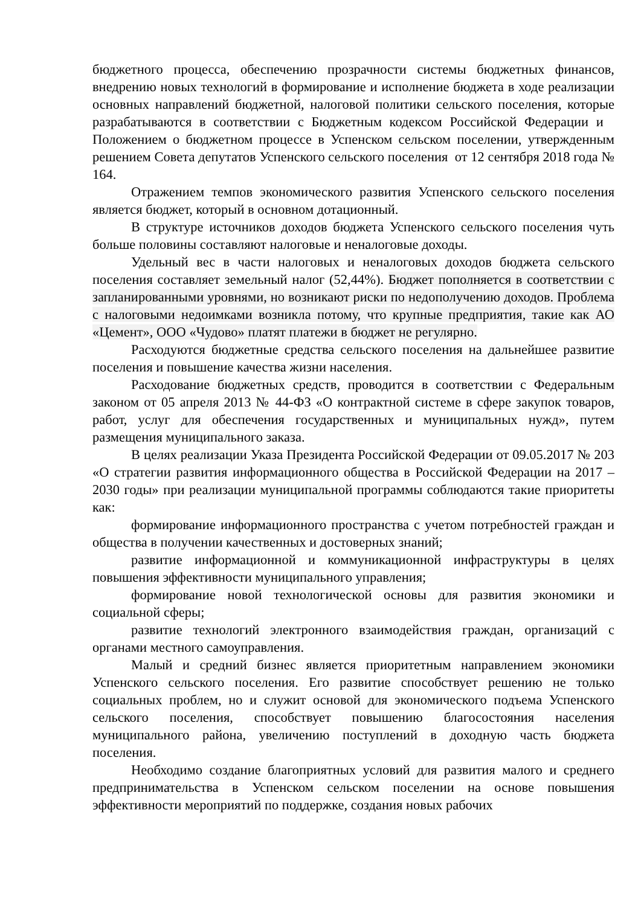бюджетного процесса, обеспечению прозрачности системы бюджетных финансов, внедрению новых технологий в формирование и исполнение бюджета в ходе реализации основных направлений бюджетной, налоговой политики сельского поселения, которые разрабатываются в соответствии с Бюджетным кодексом Российской Федерации и Положением о бюджетном процессе в Успенском сельском поселении, утвержденным решением Совета депутатов Успенского сельского поселения от 12 сентября 2018 года № 164.
Отражением темпов экономического развития Успенского сельского поселения является бюджет, который в основном дотационный.
В структуре источников доходов бюджета Успенского сельского поселения чуть больше половины составляют налоговые и неналоговые доходы.
Удельный вес в части налоговых и неналоговых доходов бюджета сельского поселения составляет земельный налог (52,44%). Бюджет пополняется в соответствии с запланированными уровнями, но возникают риски по недополучению доходов. Проблема с налоговыми недоимками возникла потому, что крупные предприятия, такие как АО «Цемент», ООО «Чудово» платят платежи в бюджет не регулярно.
Расходуются бюджетные средства сельского поселения на дальнейшее развитие поселения и повышение качества жизни населения.
Расходование бюджетных средств, проводится в соответствии с Федеральным законом от 05 апреля 2013 № 44-ФЗ «О контрактной системе в сфере закупок товаров, работ, услуг для обеспечения государственных и муниципальных нужд», путем размещения муниципального заказа.
В целях реализации Указа Президента Российской Федерации от 09.05.2017 № 203 «О стратегии развития информационного общества в Российской Федерации на 2017 – 2030 годы» при реализации муниципальной программы соблюдаются такие приоритеты как:
формирование информационного пространства с учетом потребностей граждан и общества в получении качественных и достоверных знаний;
развитие информационной и коммуникационной инфраструктуры в целях повышения эффективности муниципального управления;
формирование новой технологической основы для развития экономики и социальной сферы;
развитие технологий электронного взаимодействия граждан, организаций с органами местного самоуправления.
Малый и средний бизнес является приоритетным направлением экономики Успенского сельского поселения. Его развитие способствует решению не только социальных проблем, но и служит основой для экономического подъема Успенского сельского поселения, способствует повышению благосостояния населения муниципального района, увеличению поступлений в доходную часть бюджета поселения.
Необходимо создание благоприятных условий для развития малого и среднего предпринимательства в Успенском сельском поселении на основе повышения эффективности мероприятий по поддержке, создания новых рабочих